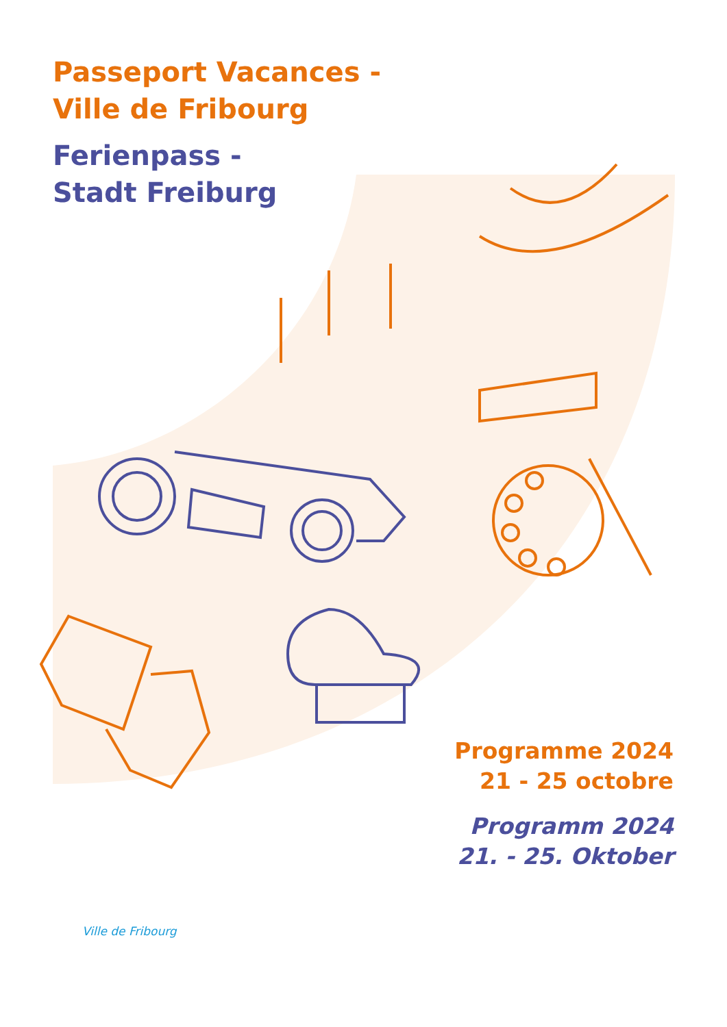Passeport Vacances -
Ville de Fribourg
Ferienpass -
Stadt Freiburg
Programme 2024
21 - 25 octobre
Programm 2024
21. - 25. Oktober
Ville de Fribourg